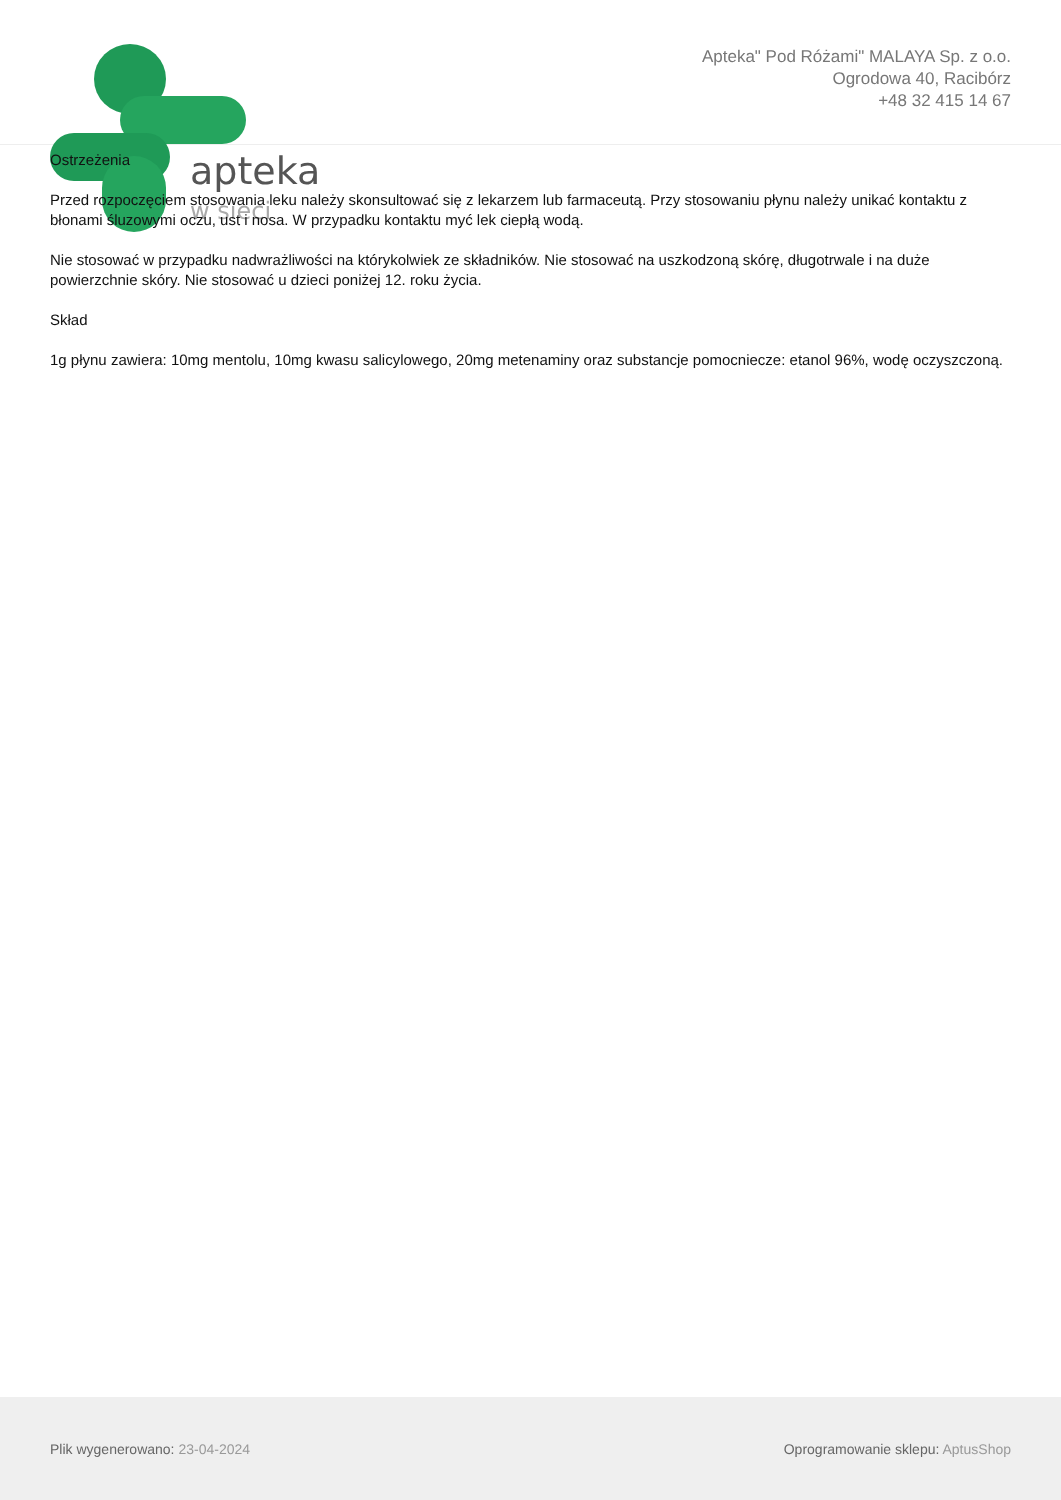apteka
w sieci
Apteka" Pod Różami" MALAYA Sp. z o.o.
Ogrodowa 40, Racibórz
+48 32 415 14 67
Ostrzeżenia
Przed rozpoczęciem stosowania leku należy skonsultować się z lekarzem lub farmaceutą. Przy stosowaniu płynu należy unikać kontaktu z błonami śluzowymi oczu, ust i nosa. W przypadku kontaktu myć lek ciepłą wodą.
Nie stosować w przypadku nadwrażliwości na którykolwiek ze składników. Nie stosować na uszkodzoną skórę, długotrwale i na duże powierzchnie skóry. Nie stosować u dzieci poniżej 12. roku życia.
Skład
1g płynu zawiera: 10mg mentolu, 10mg kwasu salicylowego, 20mg metenaminy oraz substancje pomocniecze: etanol 96%, wodę oczyszczoną.
Plik wygenerowano: 23-04-2024 Oprogramowanie sklepu: AptusShop